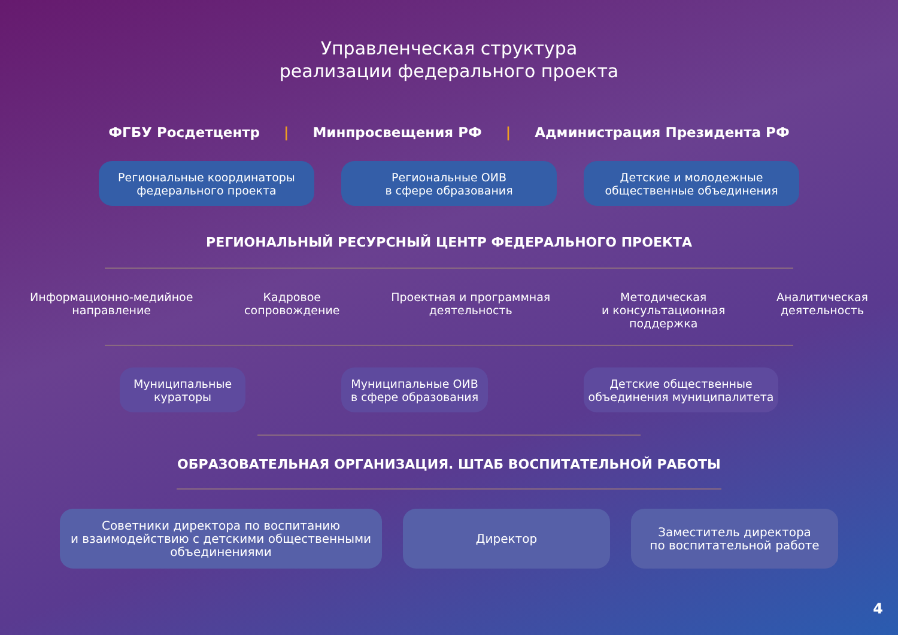Управленческая структура
реализации федерального проекта
ФГБУ Росдетцентр | Минпросвещения РФ | Администрация Президента РФ
Региональные координаторы
федерального проекта
Региональные ОИВ
в сфере образования
Детские и молодежные
общественные объединения
РЕГИОНАЛЬНЫЙ РЕСУРСНЫЙ ЦЕНТР ФЕДЕРАЛЬНОГО ПРОЕКТА
Информационно-медийное
направление
Кадровое
сопровождение
Проектная и программная
деятельность
Методическая
и консультационная
поддержка
Аналитическая
деятельность
Муниципальные
кураторы
Муниципальные ОИВ
в сфере образования
Детские общественные
объединения муниципалитета
ОБРАЗОВАТЕЛЬНАЯ ОРГАНИЗАЦИЯ. ШТАБ ВОСПИТАТЕЛЬНОЙ РАБОТЫ
Советники директора по воспитанию
и взаимодействию с детскими общественными
объединениями
Директор
Заместитель директора
по воспитательной работе
4